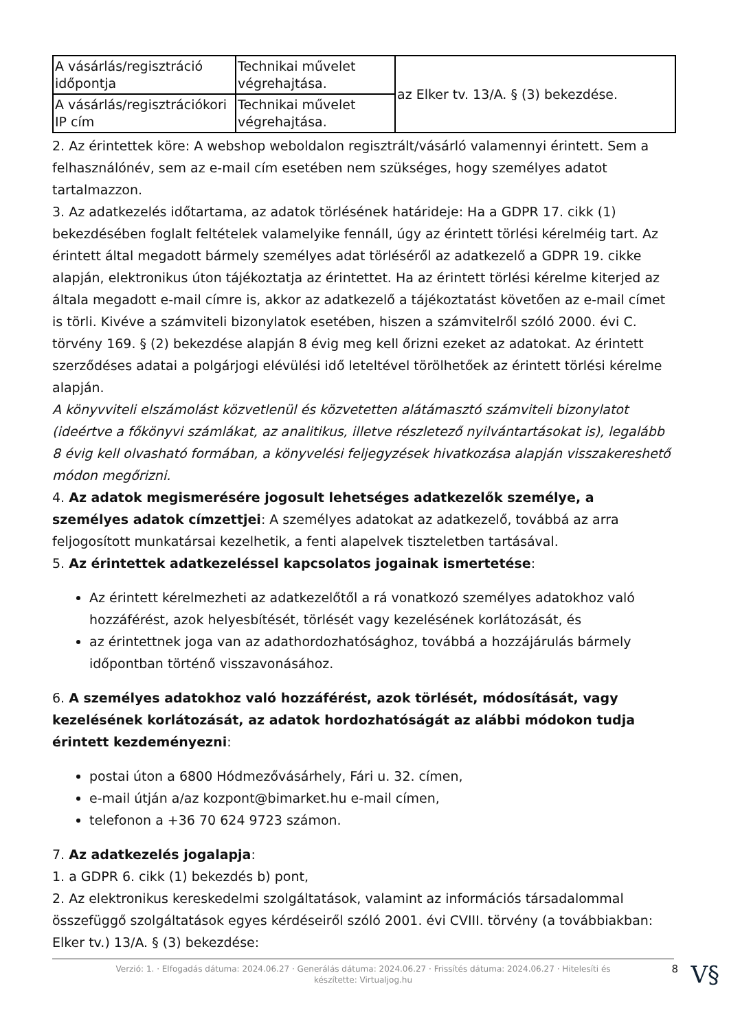| A vásárlás/regisztráció időpontja | Technikai művelet végrehajtása. | az Elker tv. 13/A. § (3) bekezdése. |
| A vásárlás/regisztrációkori IP cím | Technikai művelet végrehajtása. | |
2. Az érintettek köre: A webshop weboldalon regisztrált/vásárló valamennyi érintett. Sem a felhasználónév, sem az e-mail cím esetében nem szükséges, hogy személyes adatot tartalmazzon.
3. Az adatkezelés időtartama, az adatok törlésének határideje: Ha a GDPR 17. cikk (1) bekezdésében foglalt feltételek valamelyike fennáll, úgy az érintett törlési kérelméig tart. Az érintett által megadott bármely személyes adat törléséről az adatkezelő a GDPR 19. cikke alapján, elektronikus úton tájékoztatja az érintettet. Ha az érintett törlési kérelme kiterjed az általa megadott e-mail címre is, akkor az adatkezelő a tájékoztatást követően az e-mail címet is törli. Kivéve a számviteli bizonylatok esetében, hiszen a számvitelről szóló 2000. évi C. törvény 169. § (2) bekezdése alapján 8 évig meg kell őrizni ezeket az adatokat. Az érintett szerződéses adatai a polgárjogi elévülési idő leteltével törölhetőek az érintett törlési kérelme alapján.
A könyvviteli elszámolást közvetlenül és közvetetten alátámasztó számviteli bizonylatot (ideértve a főkönyvi számlákat, az analitikus, illetve részletező nyilvántartásokat is), legalább 8 évig kell olvasható formában, a könyvelési feljegyzések hivatkozása alapján visszakereshető módon megőrizni.
4. Az adatok megismerésére jogosult lehetséges adatkezelők személye, a személyes adatok címzettjei: A személyes adatokat az adatkezelő, továbbá az arra feljogosított munkatársai kezelhetik, a fenti alapelvek tiszteletben tartásával.
5. Az érintettek adatkezeléssel kapcsolatos jogainak ismertetése:
Az érintett kérelmezheti az adatkezelőtől a rá vonatkozó személyes adatokhoz való hozzáférést, azok helyesbítését, törlését vagy kezelésének korlátozását, és
az érintettnek joga van az adathordozhatósághoz, továbbá a hozzájárulás bármely időpontban történő visszavonásához.
6. A személyes adatokhoz való hozzáférést, azok törlését, módosítását, vagy kezelésének korlátozását, az adatok hordozhatóságát az alábbi módokon tudja érintett kezdeményezni:
postai úton a 6800 Hódmezővásárhely, Fári u. 32. címen,
e-mail útján a/az kozpont@bimarket.hu e-mail címen,
telefonon a +36 70 624 9723 számon.
7. Az adatkezelés jogalapja:
1. a GDPR 6. cikk (1) bekezdés b) pont,
2. Az elektronikus kereskedelmi szolgáltatások, valamint az információs társadalommal összefüggő szolgáltatások egyes kérdéseiről szóló 2001. évi CVIII. törvény (a továbbiakban: Elker tv.) 13/A. § (3) bekezdése:
Verzió: 1. · Elfogadás dátuma: 2024.06.27 · Generálás dátuma: 2024.06.27 · Frissítés dátuma: 2024.06.27 · Hitelesíti és készítette: Virtualjog.hu 8 V§